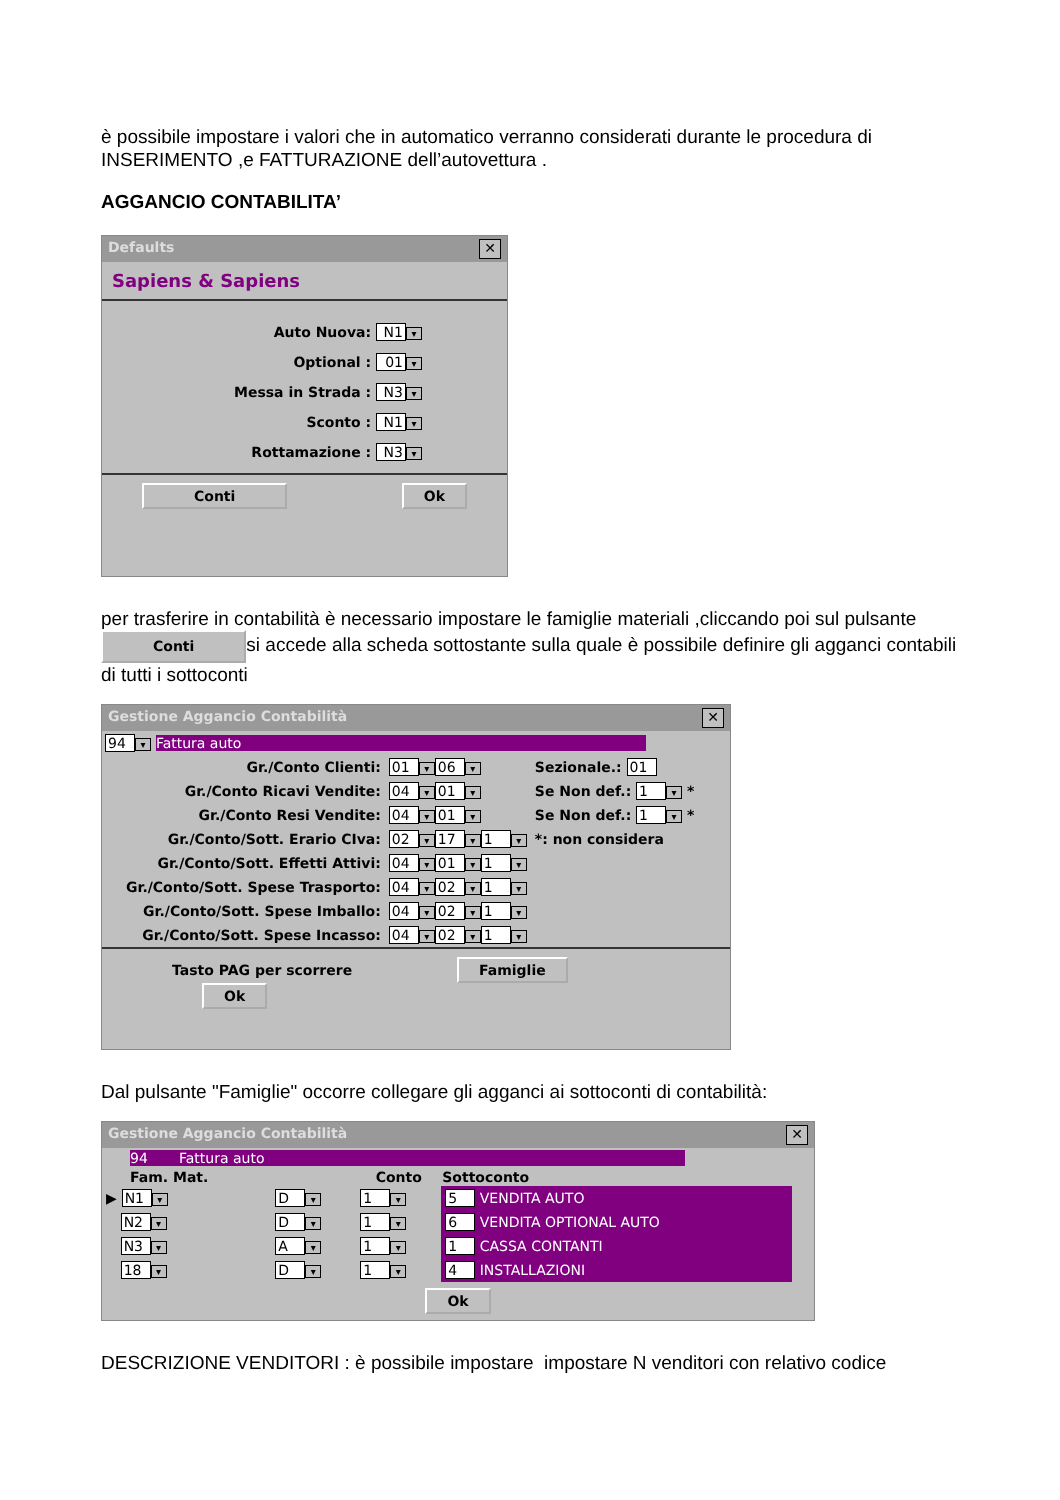è possibile impostare i valori che in automatico verranno considerati durante le procedura di INSERIMENTO ,e FATTURAZIONE dell’autovettura .
AGGANCIO CONTABILITA’
Defaults ✕
Sapiens & Sapiens
Auto Nuova: N1 ▾
Optional : 01 ▾
Messa in Strada : N3 ▾
Sconto : N1 ▾
Rottamazione : N3 ▾
Conti Ok
per trasferire in contabilità è necessario impostare le famiglie materiali ,cliccando poi sul pulsante Conti si accede alla scheda sottostante sulla quale è possibile definire gli agganci contabili di tutti i sottoconti
Gestione Aggancio Contabilità ✕
94 ▾ Fattura auto
| Gr./Conto Clienti: | 01 ▾ 06 ▾ | Sezionale.: 01 |
| Gr./Conto Ricavi Vendite: | 04 ▾ 01 ▾ | Se Non def.: 1 ▾ * |
| Gr./Conto Resi Vendite: | 04 ▾ 01 ▾ | Se Non def.: 1 ▾ * |
| Gr./Conto/Sott. Erario CIva: | 02 ▾ 17 ▾ 1 ▾ | *: non considera |
| Gr./Conto/Sott. Effetti Attivi: | 04 ▾ 01 ▾ 1 ▾ | |
| Gr./Conto/Sott. Spese Trasporto: | 04 ▾ 02 ▾ 1 ▾ | |
| Gr./Conto/Sott. Spese Imballo: | 04 ▾ 02 ▾ 1 ▾ | |
| Gr./Conto/Sott. Spese Incasso: | 04 ▾ 02 ▾ 1 ▾ | |
Tasto PAG per scorrere Famiglie Ok
Dal pulsante "Famiglie" occorre collegare gli agganci ai sottoconti di contabilità:
Gestione Aggancio Contabilità ✕
94 Fattura auto
| Fam. Mat. | | Conto | Sottoconto |
| --- | --- | --- | --- |
| ▶ N1 ▾ | D ▾ | 1 ▾ | 5 VENDITA AUTO |
| N2 ▾ | D ▾ | 1 ▾ | 6 VENDITA OPTIONAL AUTO |
| N3 ▾ | A ▾ | 1 ▾ | 1 CASSA CONTANTI |
| 18 ▾ | D ▾ | 1 ▾ | 4 INSTALLAZIONI |
Ok
DESCRIZIONE VENDITORI : è possibile impostare impostare N venditori con relativo codice